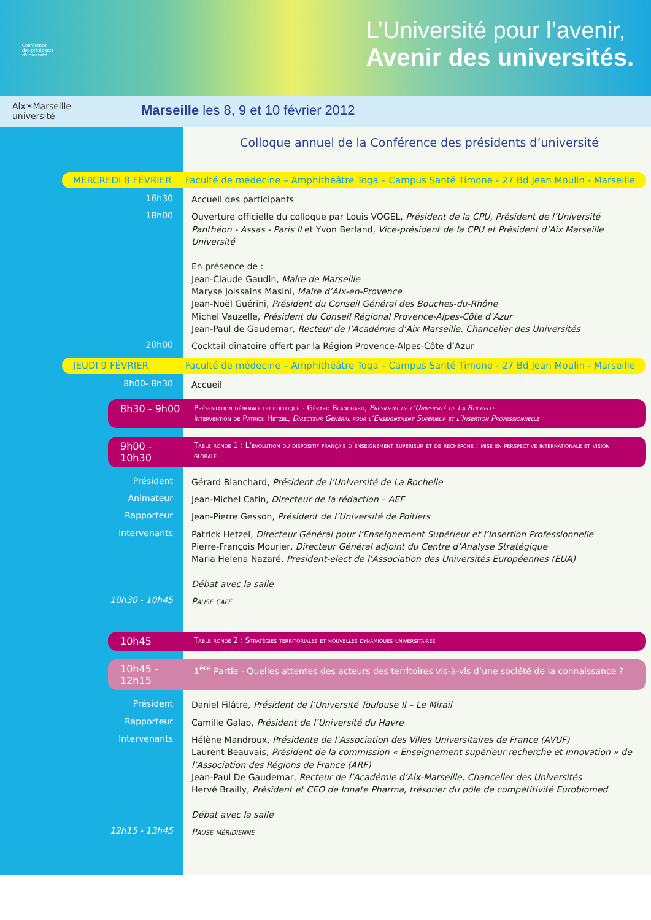Conférence
des présidents
d'université
L’Université pour l’avenir,
Avenir des universités.
Aix✶Marseille
université
Marseille les 8, 9 et 10 février 2012
Colloque annuel de la Conférence des présidents d’université
MERCREDI 8 FÉVRIER Faculté de médecine – Amphithéâtre Toga – Campus Santé Timone - 27 Bd Jean Moulin - Marseille
16h30
Accueil des participants
18h00
Ouverture officielle du colloque par Louis VOGEL, Président de la CPU, Président de l’Université Panthéon - Assas - Paris II et Yvon Berland, Vice-président de la CPU et Président d’Aix Marseille Université
En présence de :
Jean-Claude Gaudin, Maire de Marseille
Maryse Joissains Masini, Maire d’Aix-en-Provence
Jean-Noël Guérini, Président du Conseil Général des Bouches-du-Rhône
Michel Vauzelle, Président du Conseil Régional Provence-Alpes-Côte d’Azur
Jean-Paul de Gaudemar, Recteur de l’Académie d’Aix Marseille, Chancelier des Universités
20h00
Cocktail dînatoire offert par la Région Provence-Alpes-Côte d’Azur
JEUDI 9 FÉVRIER Faculté de médecine – Amphithéâtre Toga – Campus Santé Timone - 27 Bd Jean Moulin - Marseille
8h00- 8h30
Accueil
8h30 - 9h00
Présentation générale du colloque - Gérard Blanchard, Président de l’Université de La Rochelle
Intervention de Patrick Hetzel, Directeur Général pour l’Enseignement Supérieur et l’Insertion Professionnelle
9h00 - 10h30
Table ronde 1 : L’évolution du dispositif français d’enseignement supérieur et de recherche : mise en perspective internationale et vision globale
Président
Gérard Blanchard, Président de l’Université de La Rochelle
Animateur
Jean-Michel Catin, Directeur de la rédaction – AEF
Rapporteur
Jean-Pierre Gesson, Président de l’Université de Poitiers
Intervenants
Patrick Hetzel, Directeur Général pour l’Enseignement Supérieur et l’Insertion Professionnelle
Pierre-François Mourier, Directeur Général adjoint du Centre d’Analyse Stratégique
Maria Helena Nazaré, President-elect de l’Association des Universités Européennes (EUA)
Débat avec la salle
10h30 - 10h45
Pause café
10h45
Table ronde 2 : Stratégies territoriales et nouvelles dynamiques universitaires
10h45 - 12h15
1<sup>ère</sup> Partie - Quelles attentes des acteurs des territoires vis-à-vis d’une société de la connaissance ?
Président
Daniel Filâtre, Président de l’Université Toulouse II – Le Mirail
Rapporteur
Camille Galap, Président de l’Université du Havre
Intervenants
Hélène Mandroux, Présidente de l’Association des Villes Universitaires de France (AVUF)
Laurent Beauvais, Président de la commission « Enseignement supérieur recherche et innovation » de l’Association des Régions de France (ARF)
Jean-Paul De Gaudemar, Recteur de l’Académie d’Aix-Marseille, Chancelier des Universités
Hervé Brailly, Président et CEO de Innate Pharma, trésorier du pôle de compétitivité Eurobiomed
Débat avec la salle
12h15 - 13h45
Pause méridienne